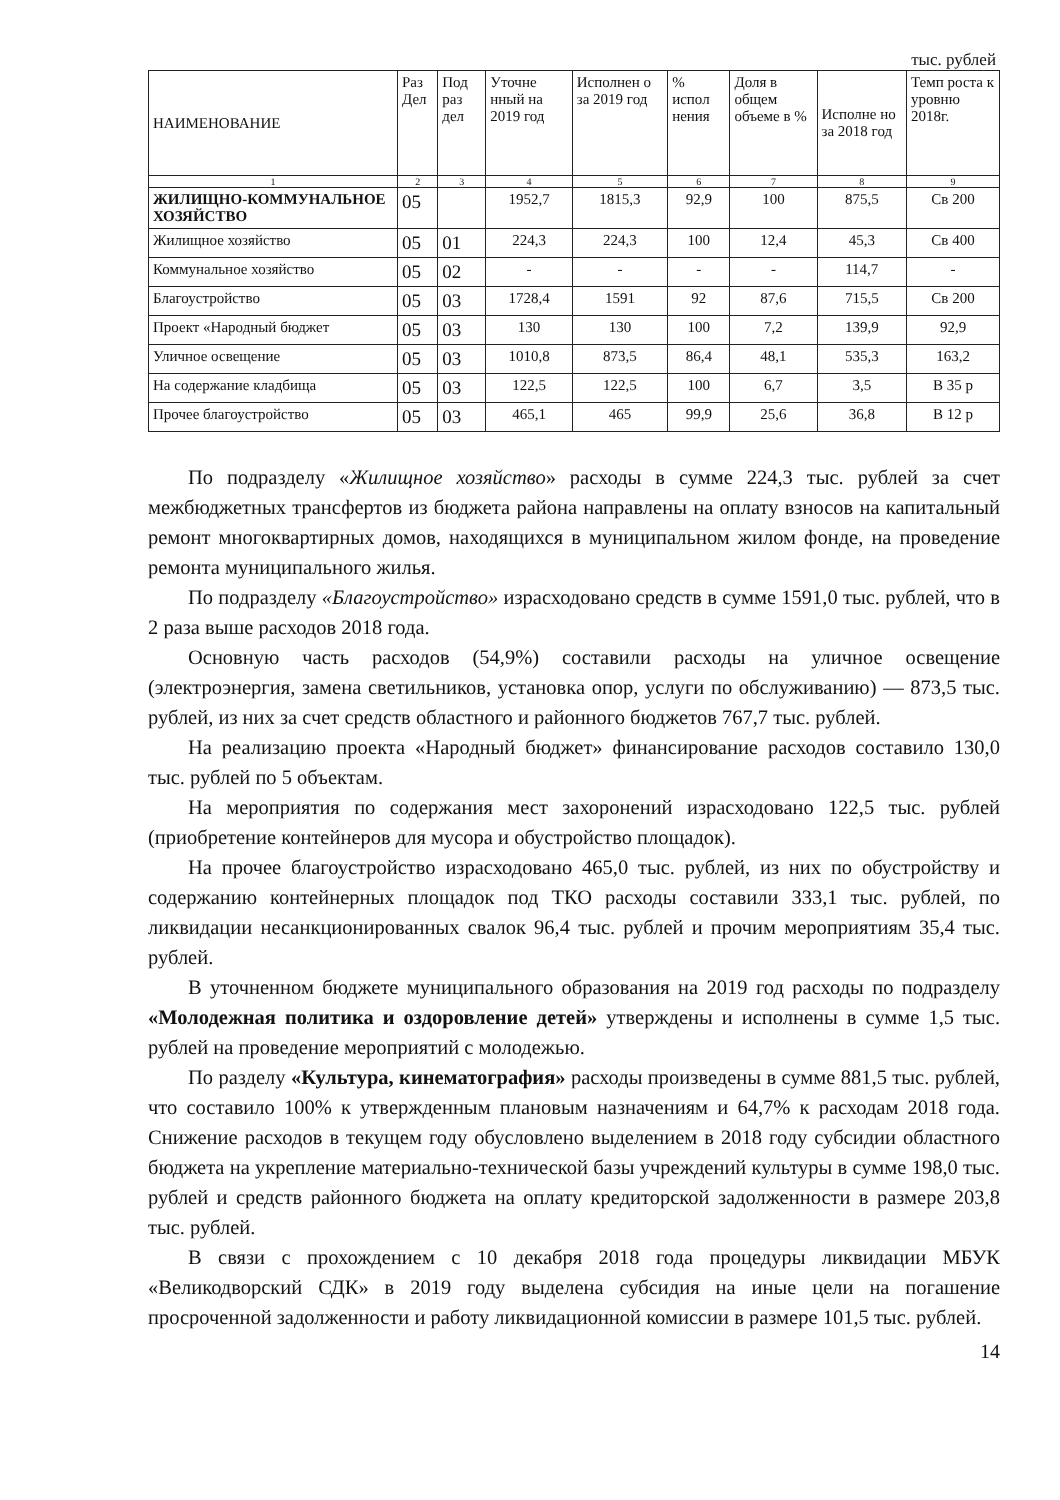тыс. рублей
| НАИМЕНОВАНИЕ | Раз Дел | Под раз дел | Уточне нный на 2019 год | Исполнен о за 2019 год | % испол нения | Доля в общем объеме в % | Исполне но за 2018 год | Темп роста к уровню 2018г. |
| --- | --- | --- | --- | --- | --- | --- | --- | --- |
| 1 | 2 | 3 | 4 | 5 | 6 | 7 | 8 | 9 |
| ЖИЛИЩНО-КОММУНАЛЬНОЕ ХОЗЯЙСТВО | 05 | | 1952,7 | 1815,3 | 92,9 | 100 | 875,5 | Св 200 |
| Жилищное хозяйство | 05 | 01 | 224,3 | 224,3 | 100 | 12,4 | 45,3 | Св 400 |
| Коммунальное хозяйство | 05 | 02 | - | - | - | - | 114,7 | - |
| Благоустройство | 05 | 03 | 1728,4 | 1591 | 92 | 87,6 | 715,5 | Св 200 |
| Проект «Народный бюджет | 05 | 03 | 130 | 130 | 100 | 7,2 | 139,9 | 92,9 |
| Уличное освещение | 05 | 03 | 1010,8 | 873,5 | 86,4 | 48,1 | 535,3 | 163,2 |
| На содержание кладбища | 05 | 03 | 122,5 | 122,5 | 100 | 6,7 | 3,5 | В 35 р |
| Прочее благоустройство | 05 | 03 | 465,1 | 465 | 99,9 | 25,6 | 36,8 | В 12 р |
По подразделу «Жилищное хозяйство» расходы в сумме 224,3 тыс. рублей за счет межбюджетных трансфертов из бюджета района направлены на оплату взносов на капитальный ремонт многоквартирных домов, находящихся в муниципальном жилом фонде, на проведение ремонта муниципального жилья.
По подразделу «Благоустройство» израсходовано средств в сумме 1591,0 тыс. рублей, что в 2 раза выше расходов 2018 года.
Основную часть расходов (54,9%) составили расходы на уличное освещение (электроэнергия, замена светильников, установка опор, услуги по обслуживанию) — 873,5 тыс. рублей, из них за счет средств областного и районного бюджетов 767,7 тыс. рублей.
На реализацию проекта «Народный бюджет» финансирование расходов составило 130,0 тыс. рублей по 5 объектам.
На мероприятия по содержания мест захоронений израсходовано 122,5 тыс. рублей (приобретение контейнеров для мусора и обустройство площадок).
На прочее благоустройство израсходовано 465,0 тыс. рублей, из них по обустройству и содержанию контейнерных площадок под ТКО расходы составили 333,1 тыс. рублей, по ликвидации несанкционированных свалок 96,4 тыс. рублей и прочим мероприятиям 35,4 тыс. рублей.
В уточненном бюджете муниципального образования на 2019 год расходы по подразделу «Молодежная политика и оздоровление детей» утверждены и исполнены в сумме 1,5 тыс. рублей на проведение мероприятий с молодежью.
По разделу «Культура, кинематография» расходы произведены в сумме 881,5 тыс. рублей, что составило 100% к утвержденным плановым назначениям и 64,7% к расходам 2018 года. Снижение расходов в текущем году обусловлено выделением в 2018 году субсидии областного бюджета на укрепление материально-технической базы учреждений культуры в сумме 198,0 тыс. рублей и средств районного бюджета на оплату кредиторской задолженности в размере 203,8 тыс. рублей.
В связи с прохождением с 10 декабря 2018 года процедуры ликвидации МБУК «Великодворский СДК» в 2019 году выделена субсидия на иные цели на погашение просроченной задолженности и работу ликвидационной комиссии в размере 101,5 тыс. рублей.
14